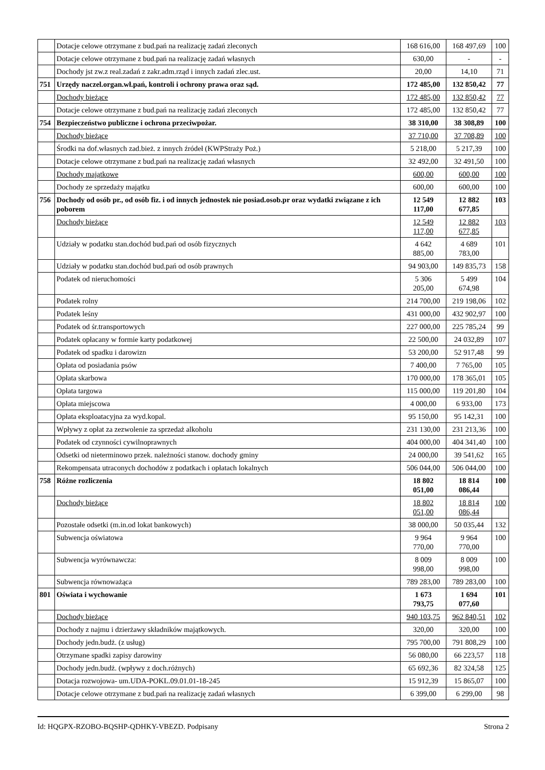| | Dotacje celowe otrzymane z bud.pań na realizację zadań zleconych | 168 616,00 | 168 497,69 | 100 |
| | Dotacje celowe otrzymane z bud.pań na realizację zadań własnych | 630,00 | - | - |
| | Dochody jst zw.z real.zadań z zakr.adm.rząd i innych zadań zlec.ust. | 20,00 | 14,10 | 71 |
| 751 | Urzędy naczel.organ.wł.pań, kontroli i ochrony prawa oraz sąd. | 172 485,00 | 132 850,42 | 77 |
| | Dochody bieżące | 172 485,00 | 132 850,42 | 77 |
| | Dotacje celowe otrzymane z bud.pań na realizację zadań zleconych | 172 485,00 | 132 850,42 | 77 |
| 754 | Bezpieczeństwo publiczne i ochrona przeciwpożar. | 38 310,00 | 38 308,89 | 100 |
| | Dochody bieżące | 37 710,00 | 37 708,89 | 100 |
| | Środki na dof.własnych zad.bież. z innych źródeł (KWPStraży Poż.) | 5 218,00 | 5 217,39 | 100 |
| | Dotacje celowe otrzymane z bud.pań na realizację zadań własnych | 32 492,00 | 32 491,50 | 100 |
| | Dochody majątkowe | 600,00 | 600,00 | 100 |
| | Dochody ze sprzedaży majątku | 600,00 | 600,00 | 100 |
| 756 | Dochody od osób pr., od osób fiz. i od innych jednostek nie posiad.osob.pr oraz wydatki związane z ich poborem | 12 549 117,00 | 12 882 677,85 | 103 |
| | Dochody bieżące | 12 549 117,00 | 12 882 677,85 | 103 |
| | Udziały w podatku stan.dochód bud.pań od osób fizycznych | 4 642 885,00 | 4 689 783,00 | 101 |
| | Udziały w podatku stan.dochód bud.pań od osób prawnych | 94 903,00 | 149 835,73 | 158 |
| | Podatek od nieruchomości | 5 306 205,00 | 5 499 674,98 | 104 |
| | Podatek rolny | 214 700,00 | 219 198,06 | 102 |
| | Podatek leśny | 431 000,00 | 432 902,97 | 100 |
| | Podatek od śr.transportowych | 227 000,00 | 225 785,24 | 99 |
| | Podatek opłacany w formie karty podatkowej | 22 500,00 | 24 032,89 | 107 |
| | Podatek od spadku i darowizn | 53 200,00 | 52 917,48 | 99 |
| | Opłata od posiadania psów | 7 400,00 | 7 765,00 | 105 |
| | Opłata skarbowa | 170 000,00 | 178 365,01 | 105 |
| | Opłata targowa | 115 000,00 | 119 201,80 | 104 |
| | Opłata miejscowa | 4 000,00 | 6 933,00 | 173 |
| | Opłata eksploatacyjna za wyd.kopal. | 95 150,00 | 95 142,31 | 100 |
| | Wpływy z opłat za zezwolenie za sprzedaż alkoholu | 231 130,00 | 231 213,36 | 100 |
| | Podatek od czynności cywilnoprawnych | 404 000,00 | 404 341,40 | 100 |
| | Odsetki od nieterminowo przek. należności stanow. dochody gminy | 24 000,00 | 39 541,62 | 165 |
| | Rekompensata utraconych dochodów z podatkach i opłatach lokalnych | 506 044,00 | 506 044,00 | 100 |
| 758 | Różne rozliczenia | 18 802 051,00 | 18 814 086,44 | 100 |
| | Dochody bieżące | 18 802 051,00 | 18 814 086,44 | 100 |
| | Pozostałe odsetki (m.in.od lokat bankowych) | 38 000,00 | 50 035,44 | 132 |
| | Subwencja oświatowa | 9 964 770,00 | 9 964 770,00 | 100 |
| | Subwencja wyrównawcza: | 8 009 998,00 | 8 009 998,00 | 100 |
| | Subwencja równoważąca | 789 283,00 | 789 283,00 | 100 |
| 801 | Oświata i wychowanie | 1 673 793,75 | 1 694 077,60 | 101 |
| | Dochody bieżące | 940 103,75 | 962 840,51 | 102 |
| | Dochody z najmu i dzierżawy składników majątkowych. | 320,00 | 320,00 | 100 |
| | Dochody jedn.budż. (z usług) | 795 700,00 | 791 808,29 | 100 |
| | Otrzymane spadki zapisy darowiny | 56 080,00 | 66 223,57 | 118 |
| | Dochody jedn.budż. (wpływy z doch.różnych) | 65 692,36 | 82 324,58 | 125 |
| | Dotacja rozwojowa- um.UDA-POKL.09.01.01-18-245 | 15 912,39 | 15 865,07 | 100 |
| | Dotacje celowe otrzymane z bud.pań na realizację zadań własnych | 6 399,00 | 6 299,00 | 98 |
Id: HQGPX-RZOBO-BQSHP-QDHKY-VBEZD. Podpisany Strona 2